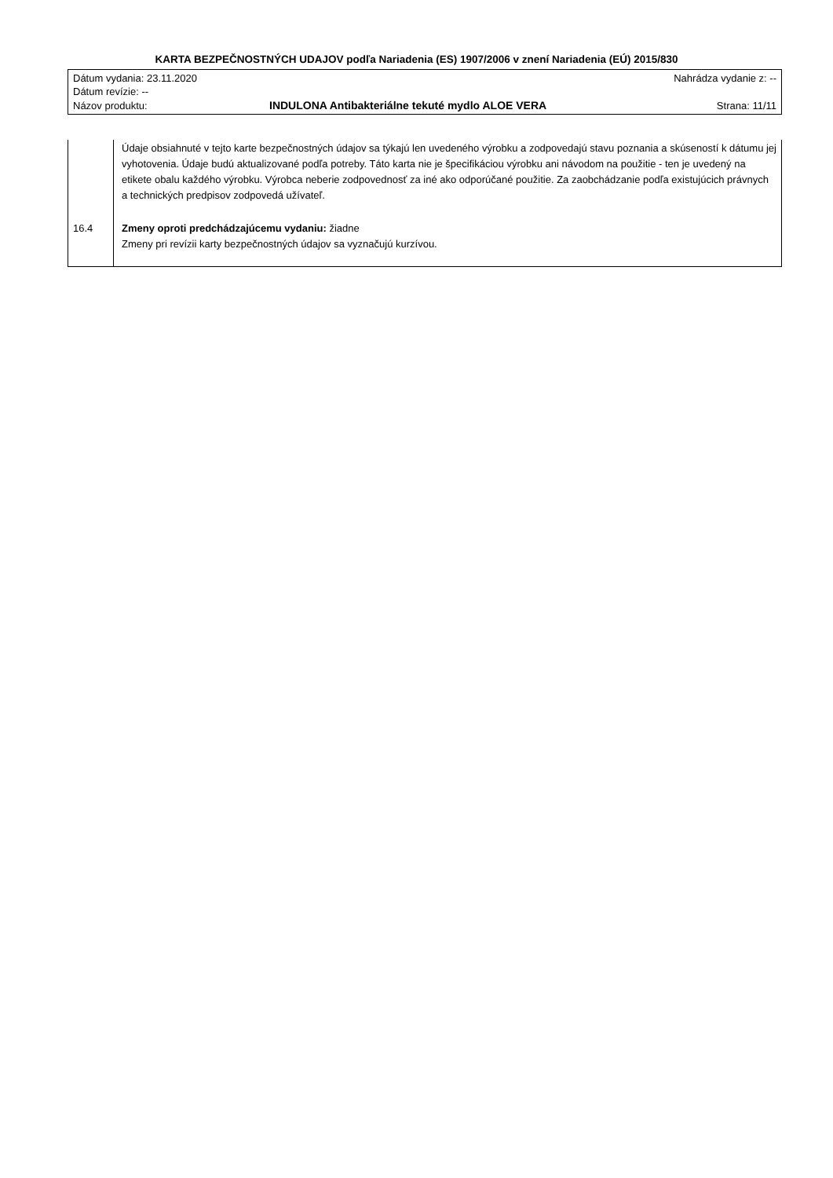KARTA BEZPEČNOSTNÝCH UDAJOV podľa Nariadenia (ES) 1907/2006 v znení Nariadenia (EÚ) 2015/830
| Dátum vydania: 23.11.2020 | | Nahrádza vydanie z: -- |
| Dátum revízie: -- | | |
| Názov produktu: | INDULONA Antibakteriálne tekuté mydlo ALOE VERA | Strana: 11/11 |
| | Údaje obsiahnuté v tejto karte bezpečnostných údajov sa týkajú len uvedeného výrobku a zodpovedajú stavu poznania a skúseností k dátumu jej vyhotovenia. Údaje budú aktualizované podľa potreby. Táto karta nie je špecifikáciou výrobku ani návodom na použitie - ten je uvedený na etikete obalu každého výrobku. Výrobca neberie zodpovednosť za iné ako odporúčané použitie. Za zaobchádzanie podľa existujúcich právnych a technických predpisov zodpovedá užívateľ. |
| 16.4 | Zmeny oproti predchádzajúcemu vydaniu: žiadne Zmeny pri revízii karty bezpečnostných údajov sa vyznačujú kurzívou. |